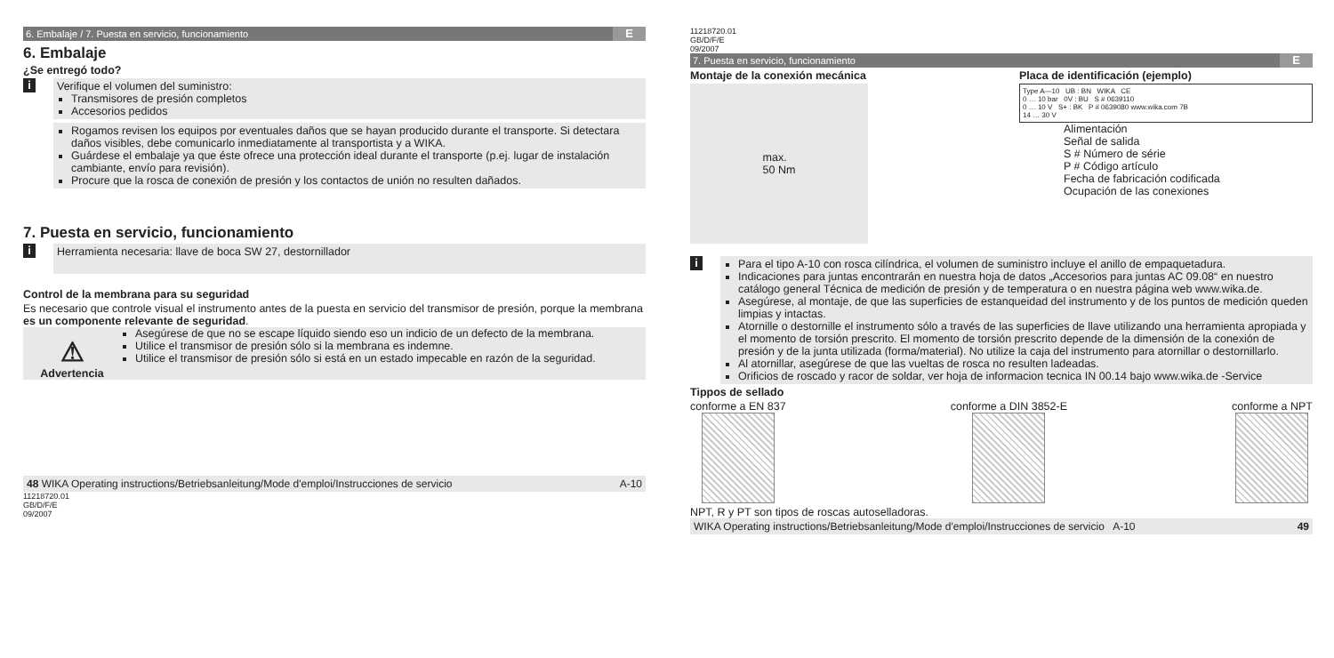6. Embalaje / 7. Puesta en servicio, funcionamiento E
6. Embalaje
¿Se entregó todo?
i
Verifique el volumen del suministro:
Transmisores de presión completos
Accesorios pedidos
Rogamos revisen los equipos por eventuales daños que se hayan producido durante el transporte. Si detectara daños visibles, debe comunicarlo inmediatamente al transportista y a WIKA.
Guárdese el embalaje ya que éste ofrece una protección ideal durante el transporte (p.ej. lugar de instalación cambiante, envío para revisión).
Procure que la rosca de conexión de presión y los contactos de unión no resulten dañados.
7. Puesta en servicio, funcionamiento
i
Herramienta necesaria: llave de boca SW 27, destornillador
Control de la membrana para su seguridad
Es necesario que controle visual el instrumento antes de la puesta en servicio del transmisor de presión, porque la membrana es un componente relevante de seguridad.
⚠
Advertencia
Asegúrese de que no se escape líquido siendo eso un indicio de un defecto de la membrana.
Utilice el transmisor de presión sólo si la membrana es indemne.
Utilice el transmisor de presión sólo si está en un estado impecable en razón de la seguridad.
48 WIKA Operating instructions/Betriebsanleitung/Mode d'emploi/Instrucciones de servicio A-10
11218720.01 GB/D/F/E 09/2007
11218720.01 GB/D/F/E 09/2007
7. Puesta en servicio, funcionamiento E
Montaje de la conexión mecánica
max.
50 Nm
Placa de identificación (ejemplo)
Type A—10 UB : BN WIKA CE
0 … 10 bar 0V : BU S # 0639110
0 … 10 V S+ : BK P # 0639080 www.wika.com 7B
14 … 30 V
Alimentación
Señal de salida
S # Número de série
P # Código artículo
Fecha de fabricación codificada
Ocupación de las conexiones
i
Para el tipo A-10 con rosca cilíndrica, el volumen de suministro incluye el anillo de empaquetadura.
Indicaciones para juntas encontrarán en nuestra hoja de datos „Accesorios para juntas AC 09.08“ en nuestro catálogo general Técnica de medición de presión y de temperatura o en nuestra página web www.wika.de.
Asegúrese, al montaje, de que las superficies de estanqueidad del instrumento y de los puntos de medición queden limpias y intactas.
Atornille o destornille el instrumento sólo a través de las superficies de llave utilizando una herramienta apropiada y el momento de torsión prescrito. El momento de torsión prescrito depende de la dimensión de la conexión de presión y de la junta utilizada (forma/material). No utilize la caja del instrumento para atornillar o destornillarlo.
Al atornillar, asegúrese de que las vueltas de rosca no resulten ladeadas.
Orificios de roscado y racor de soldar, ver hoja de informacion tecnica IN 00.14 bajo www.wika.de -Service
Tippos de sellado
conforme a EN 837
conforme a DIN 3852-E
conforme a NPT
NPT, R y PT son tipos de roscas autoselladoras.
WIKA Operating instructions/Betriebsanleitung/Mode d'emploi/Instrucciones de servicio A-10 49